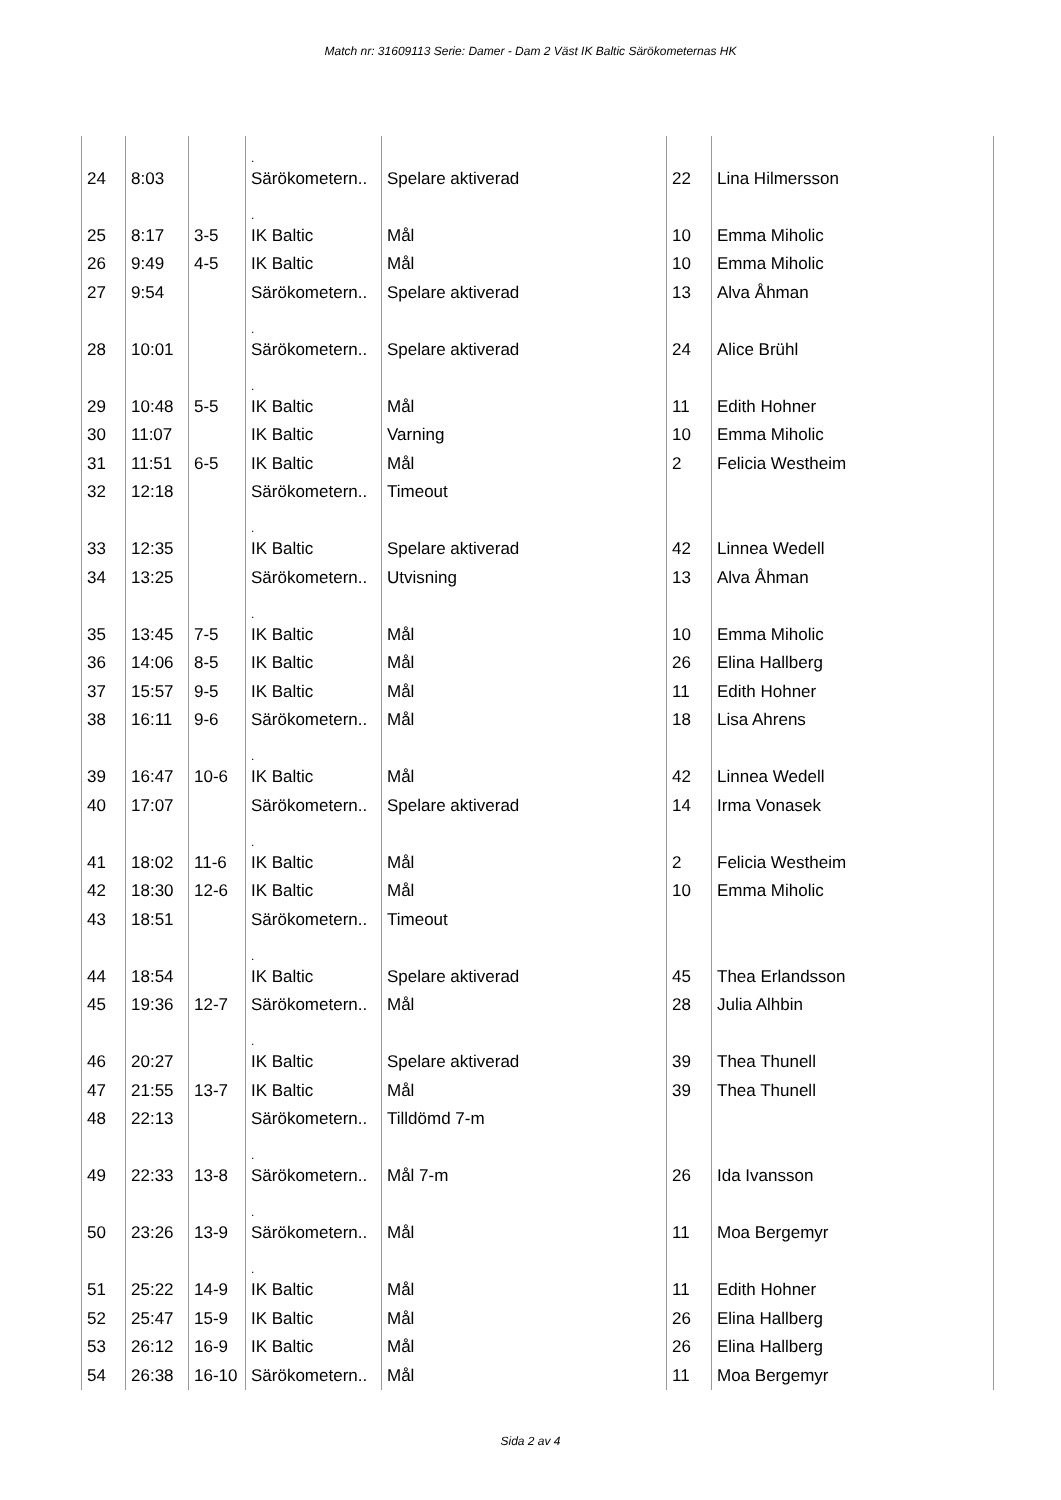Match nr: 31609113 Serie: Damer - Dam 2 Väst IK Baltic Särökometernas HK
| | | | . | | | |
| 24 | 8:03 | | Särökometern.. | Spelare aktiverad | 22 | Lina Hilmersson |
| | | | . | | | |
| 25 | 8:17 | 3-5 | IK Baltic | Mål | 10 | Emma Miholic |
| 26 | 9:49 | 4-5 | IK Baltic | Mål | 10 | Emma Miholic |
| 27 | 9:54 | | Särökometern.. | Spelare aktiverad | 13 | Alva Åhman |
| | | | . | | | |
| 28 | 10:01 | | Särökometern.. | Spelare aktiverad | 24 | Alice Brühl |
| | | | . | | | |
| 29 | 10:48 | 5-5 | IK Baltic | Mål | 11 | Edith Hohner |
| 30 | 11:07 | | IK Baltic | Varning | 10 | Emma Miholic |
| 31 | 11:51 | 6-5 | IK Baltic | Mål | 2 | Felicia Westheim |
| 32 | 12:18 | | Särökometern.. | Timeout | | |
| | | | . | | | |
| 33 | 12:35 | | IK Baltic | Spelare aktiverad | 42 | Linnea Wedell |
| 34 | 13:25 | | Särökometern.. | Utvisning | 13 | Alva Åhman |
| | | | . | | | |
| 35 | 13:45 | 7-5 | IK Baltic | Mål | 10 | Emma Miholic |
| 36 | 14:06 | 8-5 | IK Baltic | Mål | 26 | Elina Hallberg |
| 37 | 15:57 | 9-5 | IK Baltic | Mål | 11 | Edith Hohner |
| 38 | 16:11 | 9-6 | Särökometern.. | Mål | 18 | Lisa Ahrens |
| | | | . | | | |
| 39 | 16:47 | 10-6 | IK Baltic | Mål | 42 | Linnea Wedell |
| 40 | 17:07 | | Särökometern.. | Spelare aktiverad | 14 | Irma Vonasek |
| | | | . | | | |
| 41 | 18:02 | 11-6 | IK Baltic | Mål | 2 | Felicia Westheim |
| 42 | 18:30 | 12-6 | IK Baltic | Mål | 10 | Emma Miholic |
| 43 | 18:51 | | Särökometern.. | Timeout | | |
| | | | . | | | |
| 44 | 18:54 | | IK Baltic | Spelare aktiverad | 45 | Thea Erlandsson |
| 45 | 19:36 | 12-7 | Särökometern.. | Mål | 28 | Julia Alhbin |
| | | | . | | | |
| 46 | 20:27 | | IK Baltic | Spelare aktiverad | 39 | Thea Thunell |
| 47 | 21:55 | 13-7 | IK Baltic | Mål | 39 | Thea Thunell |
| 48 | 22:13 | | Särökometern.. | Tilldömd 7-m | | |
| | | | . | | | |
| 49 | 22:33 | 13-8 | Särökometern.. | Mål 7-m | 26 | Ida Ivansson |
| | | | . | | | |
| 50 | 23:26 | 13-9 | Särökometern.. | Mål | 11 | Moa Bergemyr |
| | | | . | | | |
| 51 | 25:22 | 14-9 | IK Baltic | Mål | 11 | Edith Hohner |
| 52 | 25:47 | 15-9 | IK Baltic | Mål | 26 | Elina Hallberg |
| 53 | 26:12 | 16-9 | IK Baltic | Mål | 26 | Elina Hallberg |
| 54 | 26:38 | 16-10 | Särökometern.. | Mål | 11 | Moa Bergemyr |
Sida 2 av 4